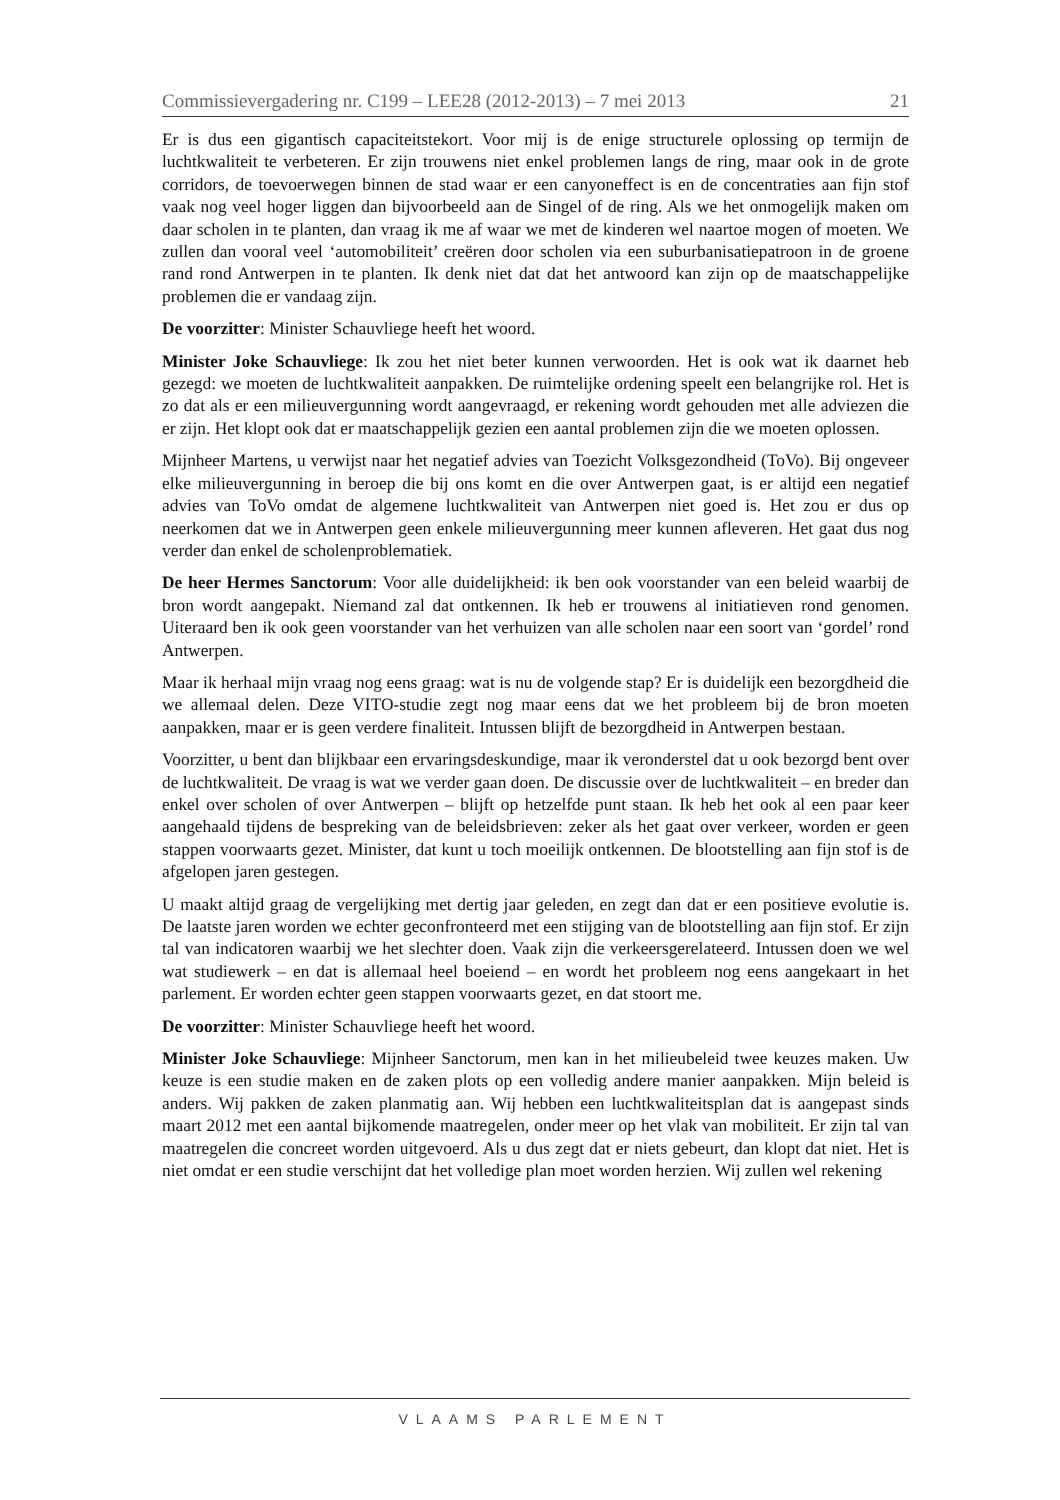Commissievergadering nr. C199 – LEE28 (2012-2013) – 7 mei 2013 21
Er is dus een gigantisch capaciteitstekort. Voor mij is de enige structurele oplossing op termijn de luchtkwaliteit te verbeteren. Er zijn trouwens niet enkel problemen langs de ring, maar ook in de grote corridors, de toevoerwegen binnen de stad waar er een canyoneffect is en de concentraties aan fijn stof vaak nog veel hoger liggen dan bijvoorbeeld aan de Singel of de ring. Als we het onmogelijk maken om daar scholen in te planten, dan vraag ik me af waar we met de kinderen wel naartoe mogen of moeten. We zullen dan vooral veel ‘automobiliteit’ creëren door scholen via een suburbanisatiepatroon in de groene rand rond Antwerpen in te planten. Ik denk niet dat dat het antwoord kan zijn op de maatschappelijke problemen die er vandaag zijn.
De voorzitter: Minister Schauvliege heeft het woord.
Minister Joke Schauvliege: Ik zou het niet beter kunnen verwoorden. Het is ook wat ik daarnet heb gezegd: we moeten de luchtkwaliteit aanpakken. De ruimtelijke ordening speelt een belangrijke rol. Het is zo dat als er een milieuvergunning wordt aangevraagd, er rekening wordt gehouden met alle adviezen die er zijn. Het klopt ook dat er maatschappelijk gezien een aantal problemen zijn die we moeten oplossen.
Mijnheer Martens, u verwijst naar het negatief advies van Toezicht Volksgezondheid (ToVo). Bij ongeveer elke milieuvergunning in beroep die bij ons komt en die over Antwerpen gaat, is er altijd een negatief advies van ToVo omdat de algemene luchtkwaliteit van Antwerpen niet goed is. Het zou er dus op neerkomen dat we in Antwerpen geen enkele milieuvergunning meer kunnen afleveren. Het gaat dus nog verder dan enkel de scholenproblematiek.
De heer Hermes Sanctorum: Voor alle duidelijkheid: ik ben ook voorstander van een beleid waarbij de bron wordt aangepakt. Niemand zal dat ontkennen. Ik heb er trouwens al initiatieven rond genomen. Uiteraard ben ik ook geen voorstander van het verhuizen van alle scholen naar een soort van ‘gordel’ rond Antwerpen.
Maar ik herhaal mijn vraag nog eens graag: wat is nu de volgende stap? Er is duidelijk een bezorgdheid die we allemaal delen. Deze VITO-studie zegt nog maar eens dat we het probleem bij de bron moeten aanpakken, maar er is geen verdere finaliteit. Intussen blijft de bezorgdheid in Antwerpen bestaan.
Voorzitter, u bent dan blijkbaar een ervaringsdeskundige, maar ik veronderstel dat u ook bezorgd bent over de luchtkwaliteit. De vraag is wat we verder gaan doen. De discussie over de luchtkwaliteit – en breder dan enkel over scholen of over Antwerpen – blijft op hetzelfde punt staan. Ik heb het ook al een paar keer aangehaald tijdens de bespreking van de beleidsbrieven: zeker als het gaat over verkeer, worden er geen stappen voorwaarts gezet. Minister, dat kunt u toch moeilijk ontkennen. De blootstelling aan fijn stof is de afgelopen jaren gestegen.
U maakt altijd graag de vergelijking met dertig jaar geleden, en zegt dan dat er een positieve evolutie is. De laatste jaren worden we echter geconfronteerd met een stijging van de blootstelling aan fijn stof. Er zijn tal van indicatoren waarbij we het slechter doen. Vaak zijn die verkeersgerelateerd. Intussen doen we wel wat studiewerk – en dat is allemaal heel boeiend – en wordt het probleem nog eens aangekaart in het parlement. Er worden echter geen stappen voorwaarts gezet, en dat stoort me.
De voorzitter: Minister Schauvliege heeft het woord.
Minister Joke Schauvliege: Mijnheer Sanctorum, men kan in het milieubeleid twee keuzes maken. Uw keuze is een studie maken en de zaken plots op een volledig andere manier aanpakken. Mijn beleid is anders. Wij pakken de zaken planmatig aan. Wij hebben een luchtkwaliteitsplan dat is aangepast sinds maart 2012 met een aantal bijkomende maatregelen, onder meer op het vlak van mobiliteit. Er zijn tal van maatregelen die concreet worden uitgevoerd. Als u dus zegt dat er niets gebeurt, dan klopt dat niet. Het is niet omdat er een studie verschijnt dat het volledige plan moet worden herzien. Wij zullen wel rekening
VLAAMS PARLEMENT